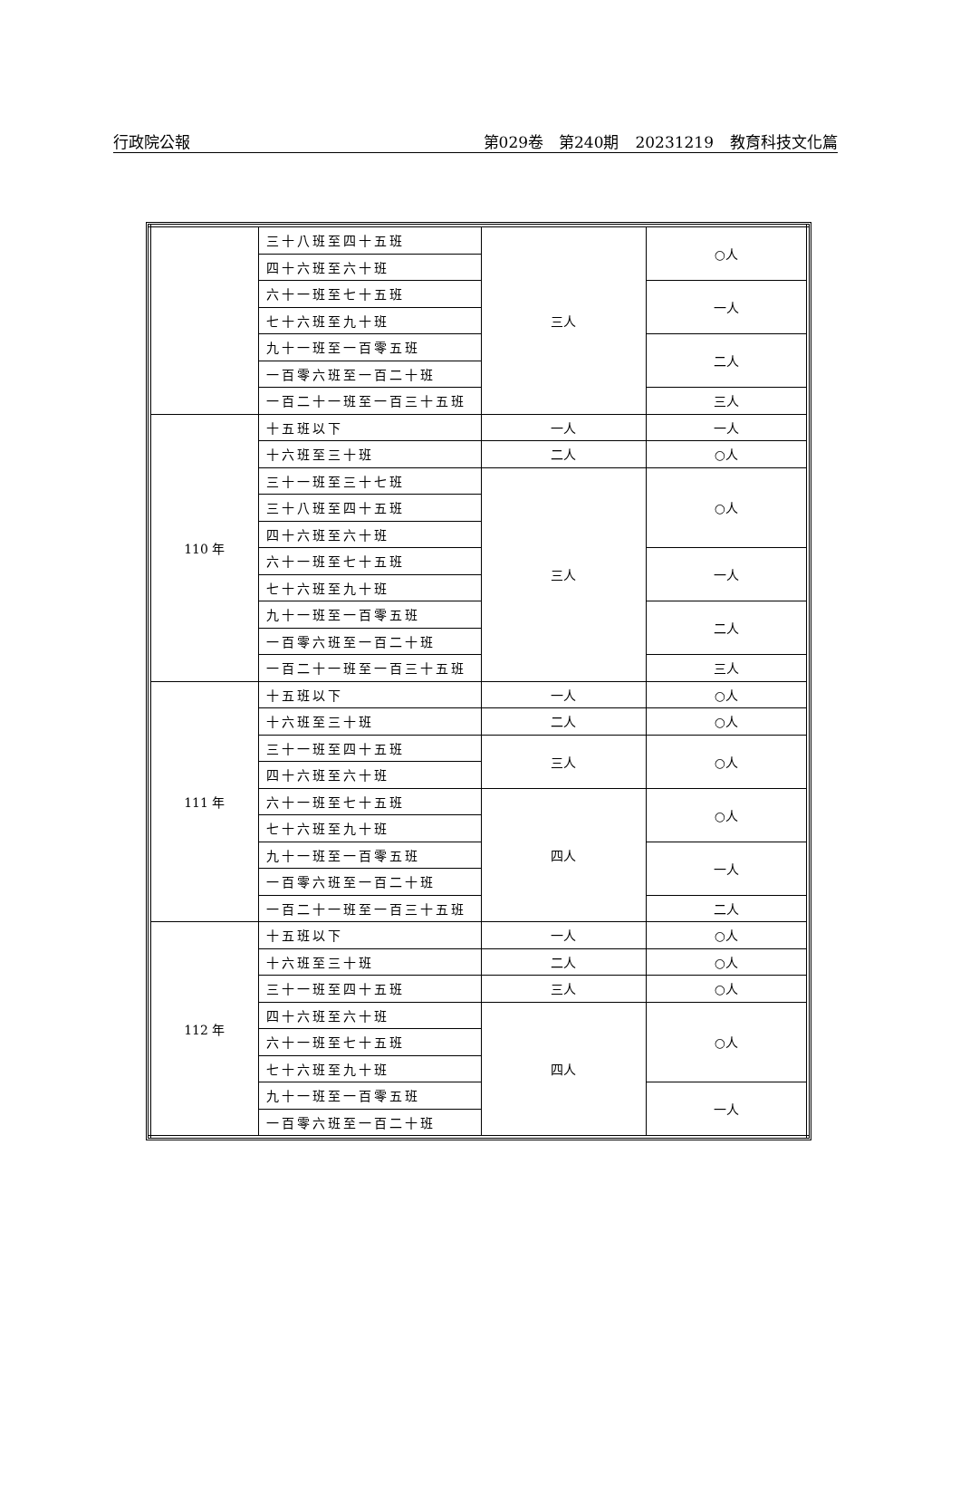行政院公報 第029卷　第240期 20231219 教育科技文化篇
| | 三十八班至四十五班 | 三人 | ○人 |
| | 四十六班至六十班 | | |
| | 六十一班至七十五班 | | 一人 |
| | 七十六班至九十班 | | |
| | 九十一班至一百零五班 | | 二人 |
| | 一百零六班至一百二十班 | | |
| | 一百二十一班至一百三十五班 | | 三人 |
| 110 年 | 十五班以下 | 一人 | 一人 |
| | 十六班至三十班 | 二人 | ○人 |
| | 三十一班至三十七班 | 三人 | ○人 |
| | 三十八班至四十五班 | | |
| | 四十六班至六十班 | | |
| | 六十一班至七十五班 | | 一人 |
| | 七十六班至九十班 | | |
| | 九十一班至一百零五班 | | 二人 |
| | 一百零六班至一百二十班 | | |
| | 一百二十一班至一百三十五班 | | 三人 |
| 111 年 | 十五班以下 | 一人 | ○人 |
| | 十六班至三十班 | 二人 | ○人 |
| | 三十一班至四十五班 | 三人 | ○人 |
| | 四十六班至六十班 | | |
| | 六十一班至七十五班 | 四人 | ○人 |
| | 七十六班至九十班 | | |
| | 九十一班至一百零五班 | | 一人 |
| | 一百零六班至一百二十班 | | |
| | 一百二十一班至一百三十五班 | | 二人 |
| 112 年 | 十五班以下 | 一人 | ○人 |
| | 十六班至三十班 | 二人 | ○人 |
| | 三十一班至四十五班 | 三人 | ○人 |
| | 四十六班至六十班 | 四人 | ○人 |
| | 六十一班至七十五班 | | |
| | 七十六班至九十班 | | |
| | 九十一班至一百零五班 | | 一人 |
| | 一百零六班至一百二十班 | | |